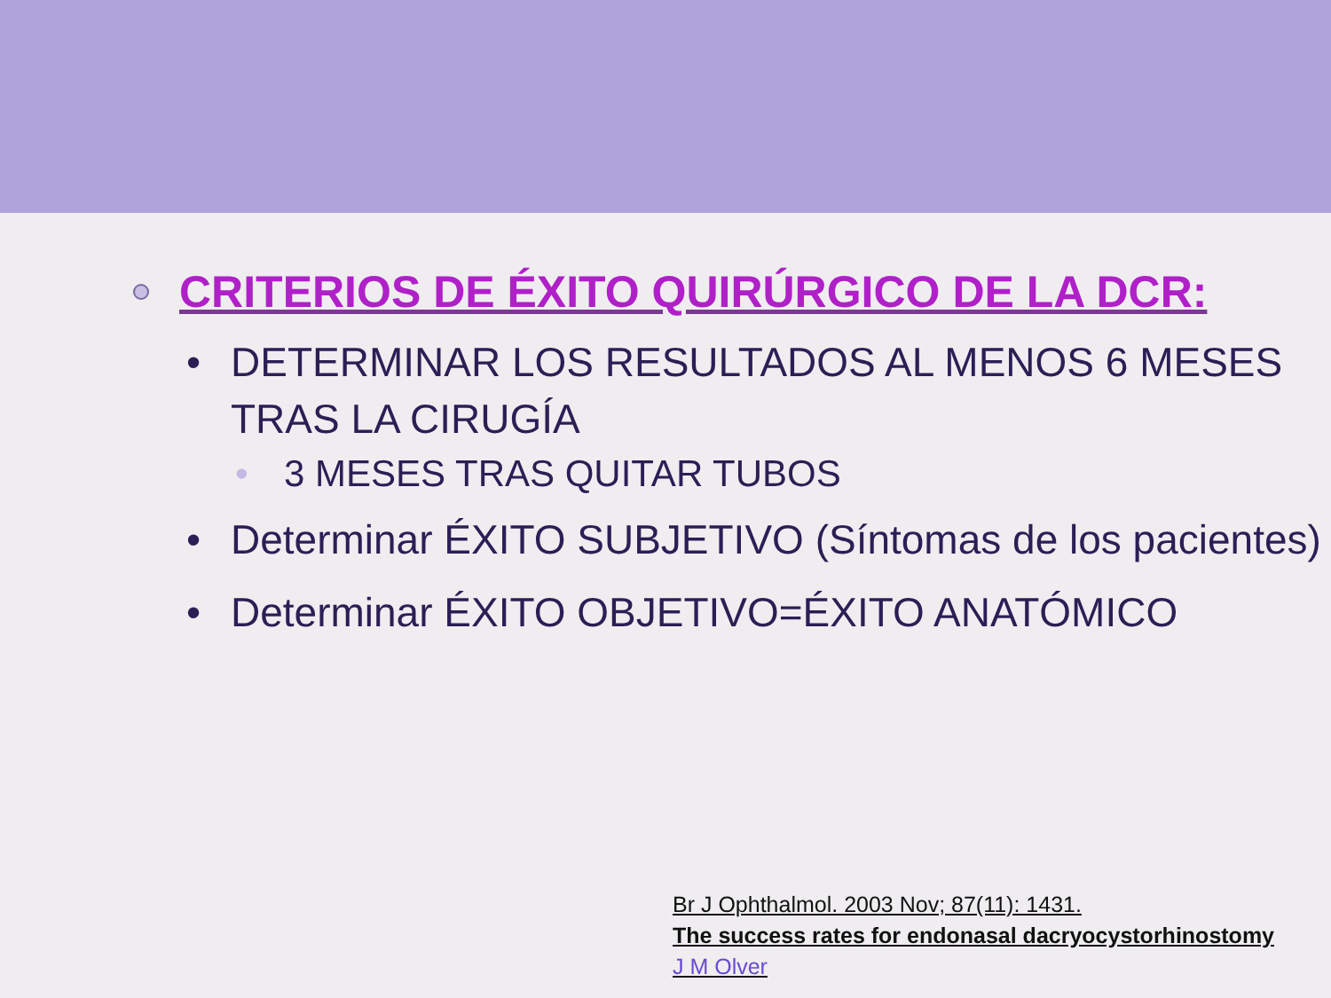CRITERIOS DE ÉXITO QUIRÚRGICO DE LA DCR:
• DETERMINAR LOS RESULTADOS AL MENOS 6 MESES TRAS LA CIRUGÍA
• 3 MESES TRAS QUITAR TUBOS
• Determinar ÉXITO SUBJETIVO (Síntomas de los pacientes)
• Determinar ÉXITO OBJETIVO=ÉXITO ANATÓMICO
Br J Ophthalmol. 2003 Nov; 87(11): 1431.
The success rates for endonasal dacryocystorhinostomy
J M Olver